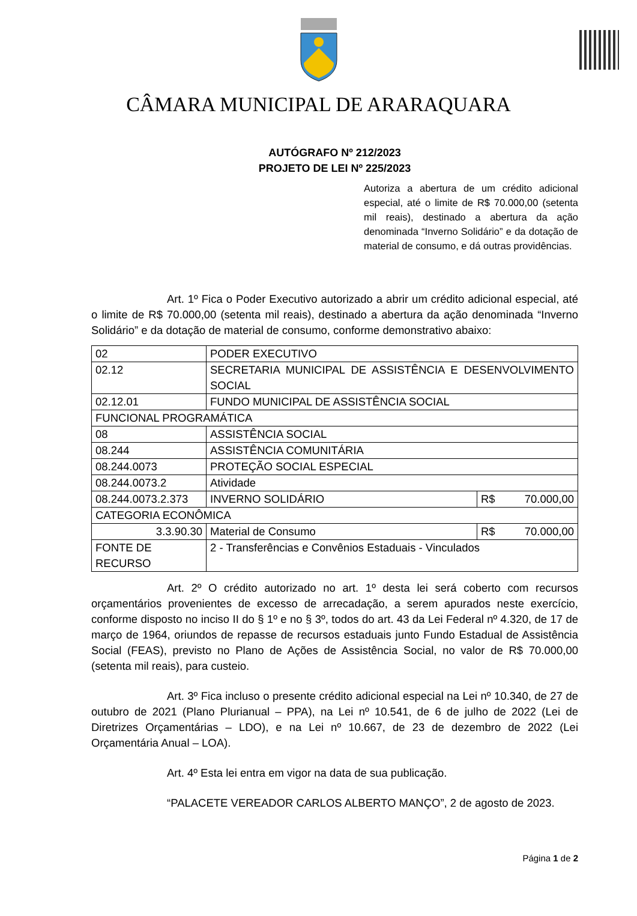CÂMARA MUNICIPAL DE ARARAQUARA
AUTÓGRAFO Nº 212/2023
PROJETO DE LEI Nº 225/2023
Autoriza a abertura de um crédito adicional especial, até o limite de R$ 70.000,00 (setenta mil reais), destinado a abertura da ação denominada “Inverno Solidário” e da dotação de material de consumo, e dá outras providências.
Art. 1º Fica o Poder Executivo autorizado a abrir um crédito adicional especial, até o limite de R$ 70.000,00 (setenta mil reais), destinado a abertura da ação denominada “Inverno Solidário” e da dotação de material de consumo, conforme demonstrativo abaixo:
| 02 | PODER EXECUTIVO | |
| 02.12 | SECRETARIA MUNICIPAL DE ASSISTÊNCIA E DESENVOLVIMENTO SOCIAL | |
| 02.12.01 | FUNDO MUNICIPAL DE ASSISTÊNCIA SOCIAL | |
| FUNCIONAL PROGRAMÁTICA | | |
| 08 | ASSISTÊNCIA SOCIAL | |
| 08.244 | ASSISTÊNCIA COMUNITÁRIA | |
| 08.244.0073 | PROTEÇÃO SOCIAL ESPECIAL | |
| 08.244.0073.2 | Atividade | |
| 08.244.0073.2.373 | INVERNO SOLIDÁRIO | R$ 70.000,00 |
| CATEGORIA ECONÔMICA | | |
| 3.3.90.30 | Material de Consumo | R$ 70.000,00 |
| FONTE DE RECURSO | 2 - Transferências e Convênios Estaduais - Vinculados | |
Art. 2º O crédito autorizado no art. 1º desta lei será coberto com recursos orçamentários provenientes de excesso de arrecadação, a serem apurados neste exercício, conforme disposto no inciso II do § 1º e no § 3º, todos do art. 43 da Lei Federal nº 4.320, de 17 de março de 1964, oriundos de repasse de recursos estaduais junto Fundo Estadual de Assistência Social (FEAS), previsto no Plano de Ações de Assistência Social, no valor de R$ 70.000,00 (setenta mil reais), para custeio.
Art. 3º Fica incluso o presente crédito adicional especial na Lei nº 10.340, de 27 de outubro de 2021 (Plano Plurianual – PPA), na Lei nº 10.541, de 6 de julho de 2022 (Lei de Diretrizes Orçamentárias – LDO), e na Lei nº 10.667, de 23 de dezembro de 2022 (Lei Orçamentária Anual – LOA).
Art. 4º Esta lei entra em vigor na data de sua publicação.
“PALACETE VEREADOR CARLOS ALBERTO MANÇO”, 2 de agosto de 2023.
Página 1 de 2